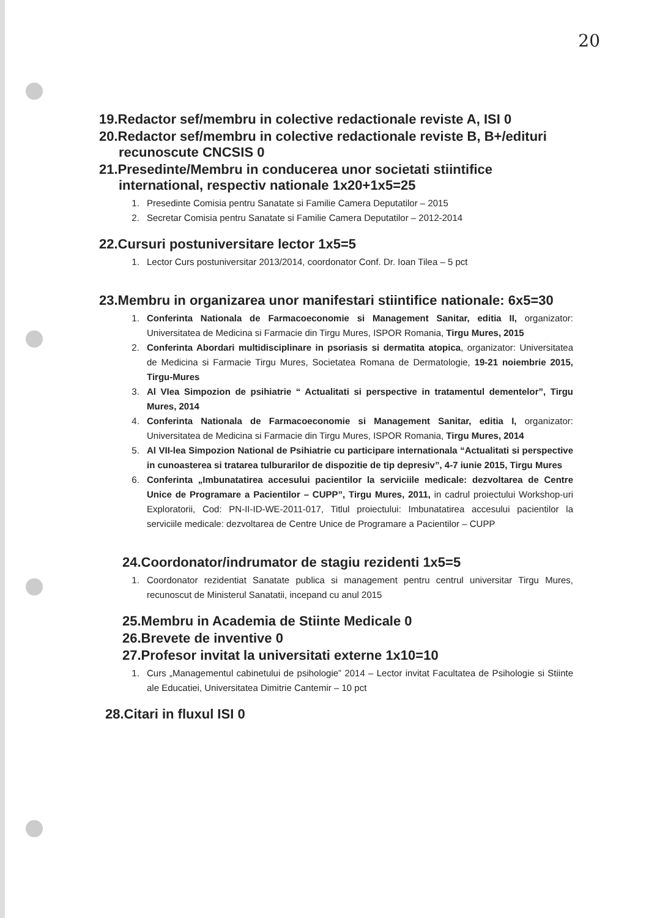20
19.Redactor sef/membru in colective redactionale reviste A, ISI 0
20.Redactor sef/membru in colective redactionale reviste B, B+/edituri
recunoscute CNCSIS 0
21.Presedinte/Membru in conducerea unor societati stiintifice
international, respectiv nationale 1x20+1x5=25
1. Presedinte Comisia pentru Sanatate si Familie Camera Deputatilor – 2015
2. Secretar Comisia pentru Sanatate si Familie Camera Deputatilor – 2012-2014
22.Cursuri postuniversitare lector 1x5=5
1. Lector Curs postuniversitar 2013/2014, coordonator Conf. Dr. Ioan Tilea – 5 pct
23.Membru in organizarea unor manifestari stiintifice nationale: 6x5=30
1. Conferinta Nationala de Farmacoeconomie si Management Sanitar, editia II, organizator: Universitatea de Medicina si Farmacie din Tirgu Mures, ISPOR Romania, Tirgu Mures, 2015
2. Conferinta Abordari multidisciplinare in psoriasis si dermatita atopica, organizator: Universitatea de Medicina si Farmacie Tirgu Mures, Societatea Romana de Dermatologie, 19-21 noiembrie 2015, Tirgu-Mures
3. Al VIea Simpozion de psihiatrie “ Actualitati si perspective in tratamentul dementelor”, Tirgu Mures, 2014
4. Conferinta Nationala de Farmacoeconomie si Management Sanitar, editia I, organizator: Universitatea de Medicina si Farmacie din Tirgu Mures, ISPOR Romania, Tirgu Mures, 2014
5. Al VII-lea Simpozion National de Psihiatrie cu participare internationala “Actualitati si perspective in cunoasterea si tratarea tulburarilor de dispozitie de tip depresiv”, 4-7 iunie 2015, Tirgu Mures
6. Conferinta „Imbunatatirea accesului pacientilor la serviciile medicale: dezvoltarea de Centre Unice de Programare a Pacientilor – CUPP”, Tirgu Mures, 2011, in cadrul proiectului Workshop-uri Exploratorii, Cod: PN-II-ID-WE-2011-017, Titlul proiectului: Imbunatatirea accesului pacientilor la serviciile medicale: dezvoltarea de Centre Unice de Programare a Pacientilor – CUPP
24.Coordonator/indrumator de stagiu rezidenti 1x5=5
1. Coordonator rezidentiat Sanatate publica si management pentru centrul universitar Tirgu Mures, recunoscut de Ministerul Sanatatii, incepand cu anul 2015
25.Membru in Academia de Stiinte Medicale 0
26.Brevete de inventive 0
27.Profesor invitat la universitati externe 1x10=10
1. Curs „Managementul cabinetului de psihologie” 2014 – Lector invitat Facultatea de Psihologie si Stiinte ale Educatiei, Universitatea Dimitrie Cantemir – 10 pct
28.Citari in fluxul ISI 0